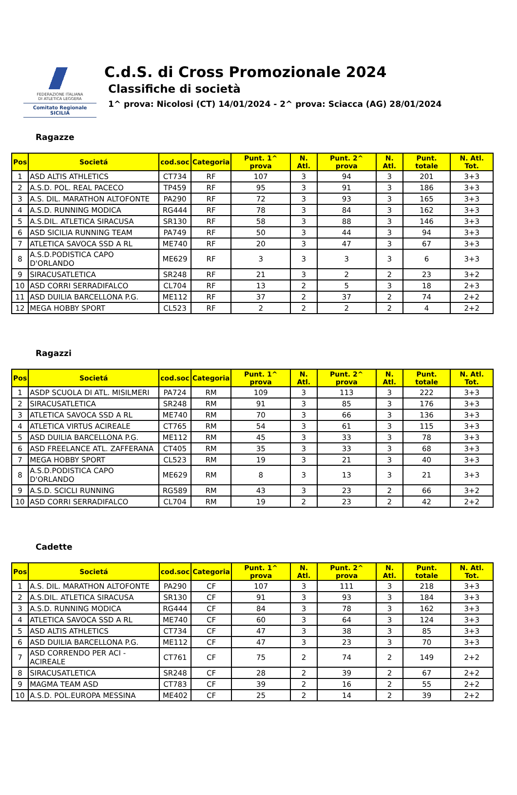FEDERAZIONE ITALIANA
DI ATLETICA LEGGERA
Comitato Regionale SICILIA
C.d.S. di Cross Promozionale 2024
Classifiche di società
1^ prova: Nicolosi (CT) 14/01/2024 - 2^ prova: Sciacca (AG) 28/01/2024
Ragazze
| Pos | Societá | cod.soc | Categoria | Punt. 1^ prova | N. Atl. | Punt. 2^ prova | N. Atl. | Punt. totale | N. Atl. Tot. |
| --- | --- | --- | --- | --- | --- | --- | --- | --- | --- |
| 1 | ASD ALTIS ATHLETICS | CT734 | RF | 107 | 3 | 94 | 3 | 201 | 3+3 |
| 2 | A.S.D. POL. REAL PACECO | TP459 | RF | 95 | 3 | 91 | 3 | 186 | 3+3 |
| 3 | A.S. DIL. MARATHON ALTOFONTE | PA290 | RF | 72 | 3 | 93 | 3 | 165 | 3+3 |
| 4 | A.S.D. RUNNING MODICA | RG444 | RF | 78 | 3 | 84 | 3 | 162 | 3+3 |
| 5 | A.S.DIL. ATLETICA SIRACUSA | SR130 | RF | 58 | 3 | 88 | 3 | 146 | 3+3 |
| 6 | ASD SICILIA RUNNING TEAM | PA749 | RF | 50 | 3 | 44 | 3 | 94 | 3+3 |
| 7 | ATLETICA SAVOCA SSD A RL | ME740 | RF | 20 | 3 | 47 | 3 | 67 | 3+3 |
| 8 | A.S.D.PODISTICA CAPO D'ORLANDO | ME629 | RF | 3 | 3 | 3 | 3 | 6 | 3+3 |
| 9 | SIRACUSATLETICA | SR248 | RF | 21 | 3 | 2 | 2 | 23 | 3+2 |
| 10 | ASD CORRI SERRADIFALCO | CL704 | RF | 13 | 2 | 5 | 3 | 18 | 2+3 |
| 11 | ASD DUILIA BARCELLONA P.G. | ME112 | RF | 37 | 2 | 37 | 2 | 74 | 2+2 |
| 12 | MEGA HOBBY SPORT | CL523 | RF | 2 | 2 | 2 | 2 | 4 | 2+2 |
Ragazzi
| Pos | Societá | cod.soc | Categoria | Punt. 1^ prova | N. Atl. | Punt. 2^ prova | N. Atl. | Punt. totale | N. Atl. Tot. |
| --- | --- | --- | --- | --- | --- | --- | --- | --- | --- |
| 1 | ASDP SCUOLA DI ATL. MISILMERI | PA724 | RM | 109 | 3 | 113 | 3 | 222 | 3+3 |
| 2 | SIRACUSATLETICA | SR248 | RM | 91 | 3 | 85 | 3 | 176 | 3+3 |
| 3 | ATLETICA SAVOCA SSD A RL | ME740 | RM | 70 | 3 | 66 | 3 | 136 | 3+3 |
| 4 | ATLETICA VIRTUS ACIREALE | CT765 | RM | 54 | 3 | 61 | 3 | 115 | 3+3 |
| 5 | ASD DUILIA BARCELLONA P.G. | ME112 | RM | 45 | 3 | 33 | 3 | 78 | 3+3 |
| 6 | ASD FREELANCE ATL. ZAFFERANA | CT405 | RM | 35 | 3 | 33 | 3 | 68 | 3+3 |
| 7 | MEGA HOBBY SPORT | CL523 | RM | 19 | 3 | 21 | 3 | 40 | 3+3 |
| 8 | A.S.D.PODISTICA CAPO D'ORLANDO | ME629 | RM | 8 | 3 | 13 | 3 | 21 | 3+3 |
| 9 | A.S.D. SCICLI RUNNING | RG589 | RM | 43 | 3 | 23 | 2 | 66 | 3+2 |
| 10 | ASD CORRI SERRADIFALCO | CL704 | RM | 19 | 2 | 23 | 2 | 42 | 2+2 |
Cadette
| Pos | Societá | cod.soc | Categoria | Punt. 1^ prova | N. Atl. | Punt. 2^ prova | N. Atl. | Punt. totale | N. Atl. Tot. |
| --- | --- | --- | --- | --- | --- | --- | --- | --- | --- |
| 1 | A.S. DIL. MARATHON ALTOFONTE | PA290 | CF | 107 | 3 | 111 | 3 | 218 | 3+3 |
| 2 | A.S.DIL. ATLETICA SIRACUSA | SR130 | CF | 91 | 3 | 93 | 3 | 184 | 3+3 |
| 3 | A.S.D. RUNNING MODICA | RG444 | CF | 84 | 3 | 78 | 3 | 162 | 3+3 |
| 4 | ATLETICA SAVOCA SSD A RL | ME740 | CF | 60 | 3 | 64 | 3 | 124 | 3+3 |
| 5 | ASD ALTIS ATHLETICS | CT734 | CF | 47 | 3 | 38 | 3 | 85 | 3+3 |
| 6 | ASD DUILIA BARCELLONA P.G. | ME112 | CF | 47 | 3 | 23 | 3 | 70 | 3+3 |
| 7 | ASD CORRENDO PER ACI -ACIREALE | CT761 | CF | 75 | 2 | 74 | 2 | 149 | 2+2 |
| 8 | SIRACUSATLETICA | SR248 | CF | 28 | 2 | 39 | 2 | 67 | 2+2 |
| 9 | MAGMA TEAM ASD | CT783 | CF | 39 | 2 | 16 | 2 | 55 | 2+2 |
| 10 | A.S.D. POL.EUROPA MESSINA | ME402 | CF | 25 | 2 | 14 | 2 | 39 | 2+2 |